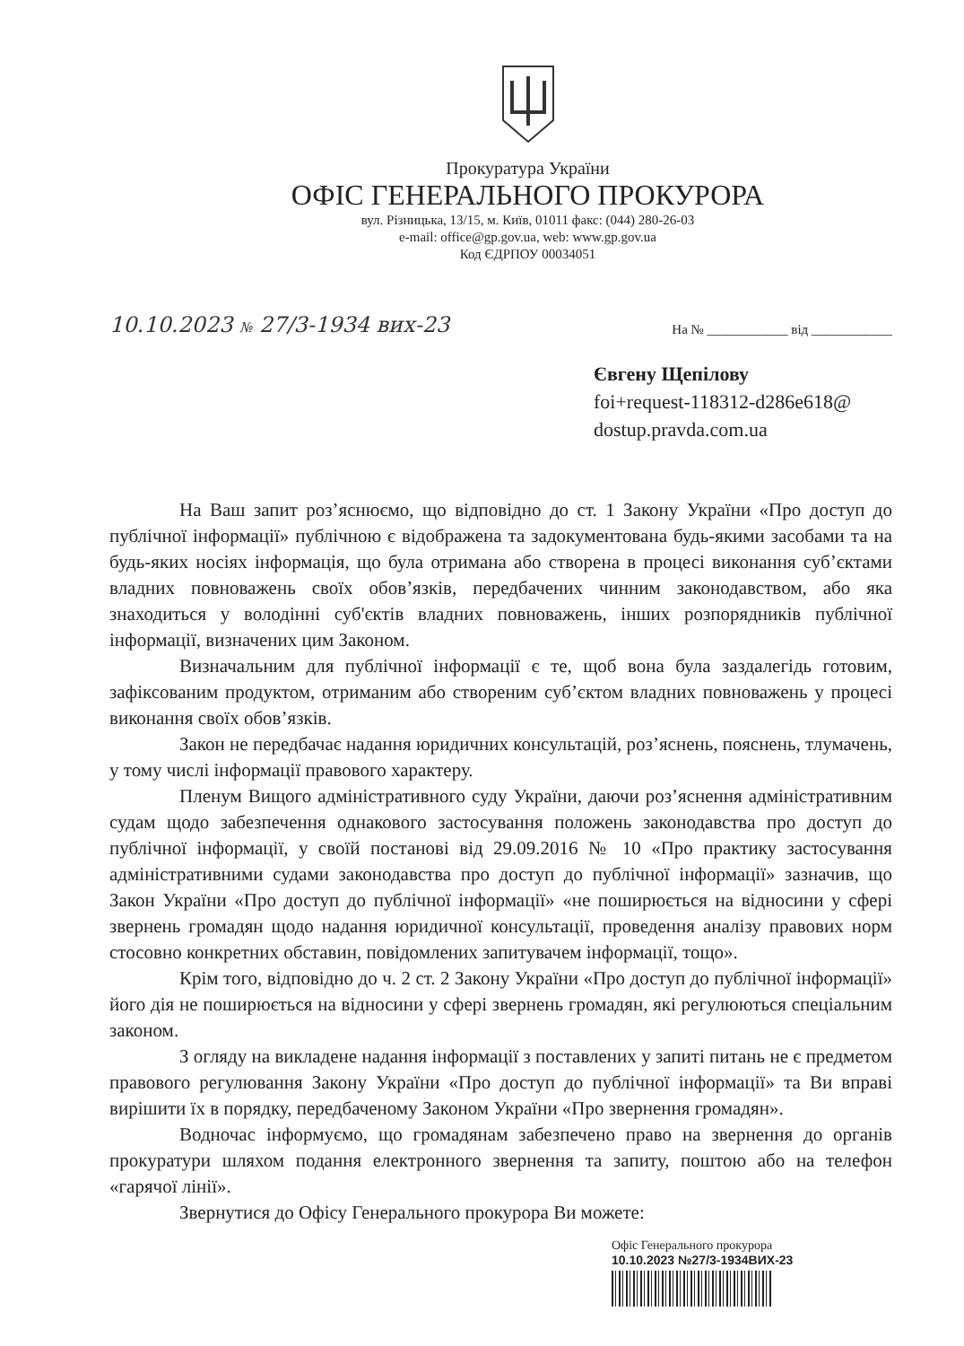Прокуратура України
ОФІС ГЕНЕРАЛЬНОГО ПРОКУРОРА
вул. Різницька, 13/15, м. Київ, 01011 факс: (044) 280-26-03
e-mail: office@gp.gov.ua, web: www.gp.gov.ua
Код ЄДРПОУ 00034051
10.10.2023 № 27/3-1934 вих-23 На № ____________ від ____________
Євгену Щепілову
foi+request-118312-d286e618@
dostup.pravda.com.ua
На Ваш запит роз’яснюємо, що відповідно до ст. 1 Закону України «Про доступ до публічної інформації» публічною є відображена та задокументована будь-якими засобами та на будь-яких носіях інформація, що була отримана або створена в процесі виконання суб’єктами владних повноважень своїх обов’язків, передбачених чинним законодавством, або яка знаходиться у володінні суб'єктів владних повноважень, інших розпорядників публічної інформації, визначених цим Законом.
Визначальним для публічної інформації є те, щоб вона була заздалегідь готовим, зафіксованим продуктом, отриманим або створеним суб’єктом владних повноважень у процесі виконання своїх обов’язків.
Закон не передбачає надання юридичних консультацій, роз’яснень, пояснень, тлумачень, у тому числі інформації правового характеру.
Пленум Вищого адміністративного суду України, даючи роз’яснення адміністративним судам щодо забезпечення однакового застосування положень законодавства про доступ до публічної інформації, у своїй постанові від 29.09.2016 № 10 «Про практику застосування адміністративними судами законодавства про доступ до публічної інформації» зазначив, що Закон України «Про доступ до публічної інформації» «не поширюється на відносини у сфері звернень громадян щодо надання юридичної консультації, проведення аналізу правових норм стосовно конкретних обставин, повідомлених запитувачем інформації, тощо».
Крім того, відповідно до ч. 2 ст. 2 Закону України «Про доступ до публічної інформації» його дія не поширюється на відносини у сфері звернень громадян, які регулюються спеціальним законом.
З огляду на викладене надання інформації з поставлених у запиті питань не є предметом правового регулювання Закону України «Про доступ до публічної інформації» та Ви вправі вирішити їх в порядку, передбаченому Законом України «Про звернення громадян».
Водночас інформуємо, що громадянам забезпечено право на звернення до органів прокуратури шляхом подання електронного звернення та запиту, поштою або на телефон «гарячої лінії».
Звернутися до Офісу Генерального прокурора Ви можете:
Офіс Генерального прокурора
10.10.2023 №27/3-1934ВИХ-23